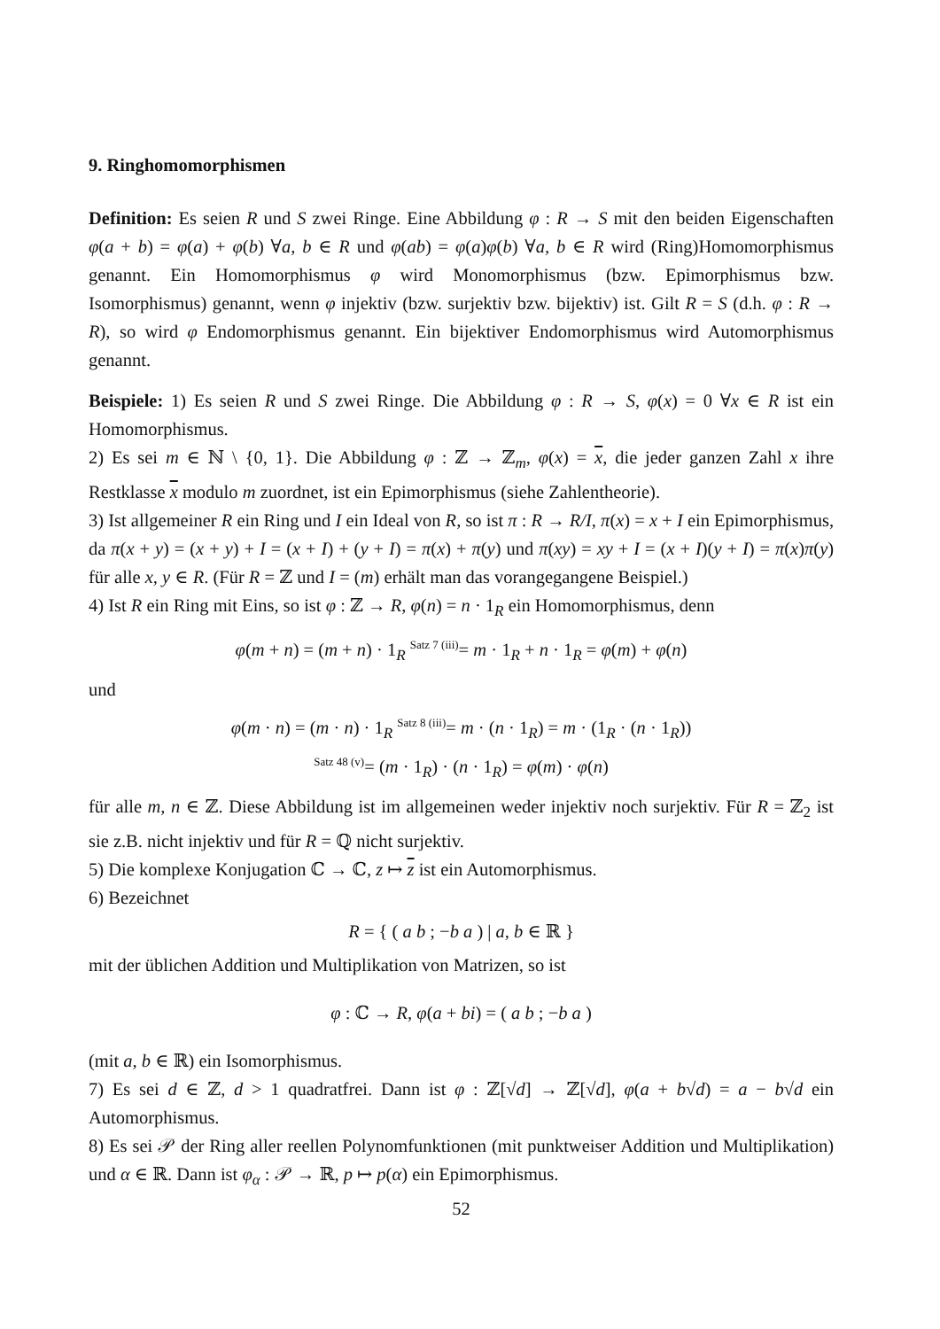9. Ringhomomorphismen
Definition: Es seien R und S zwei Ringe. Eine Abbildung φ : R → S mit den beiden Eigenschaften φ(a + b) = φ(a) + φ(b) ∀a, b ∈ R und φ(ab) = φ(a)φ(b) ∀a, b ∈ R wird (Ring)Homomorphismus genannt. Ein Homomorphismus φ wird Monomorphismus (bzw. Epimorphismus bzw. Isomorphismus) genannt, wenn φ injektiv (bzw. surjektiv bzw. bijektiv) ist. Gilt R = S (d.h. φ : R → R), so wird φ Endomorphismus genannt. Ein bijektiver Endomorphismus wird Automorphismus genannt.
Beispiele: 1) Es seien R und S zwei Ringe. Die Abbildung φ : R → S, φ(x) = 0 ∀x ∈ R ist ein Homomorphismus.
2) Es sei m ∈ ℕ \ {0, 1}. Die Abbildung φ : ℤ → ℤ<sub>m</sub>, φ(x) = x, die jeder ganzen Zahl x ihre Restklasse x modulo m zuordnet, ist ein Epimorphismus (siehe Zahlentheorie).
3) Ist allgemeiner R ein Ring und I ein Ideal von R, so ist π : R → R/I, π(x) = x + I ein Epimorphismus, da π(x + y) = (x + y) + I = (x + I) + (y + I) = π(x) + π(y) und π(xy) = xy + I = (x + I)(y + I) = π(x)π(y) für alle x, y ∈ R. (Für R = ℤ und I = (m) erhält man das vorangegangene Beispiel.)
4) Ist R ein Ring mit Eins, so ist φ : ℤ → R, φ(n) = n · 1<sub>R</sub> ein Homomorphismus, denn
φ(m + n) = (m + n) · 1<sub>R</sub> <sup>Satz 7 (iii)</sup>= m · 1<sub>R</sub> + n · 1<sub>R</sub> = φ(m) + φ(n)
und
φ(m · n) = (m · n) · 1<sub>R</sub> <sup>Satz 8 (iii)</sup>= m · (n · 1<sub>R</sub>) = m · (1<sub>R</sub> · (n · 1<sub>R</sub>))
<sup>Satz 48 (v)</sup>= (m · 1<sub>R</sub>) · (n · 1<sub>R</sub>) = φ(m) · φ(n)
für alle m, n ∈ ℤ. Diese Abbildung ist im allgemeinen weder injektiv noch surjektiv. Für R = ℤ<sub>2</sub> ist sie z.B. nicht injektiv und für R = ℚ nicht surjektiv.
5) Die komplexe Konjugation ℂ → ℂ, z ↦ z ist ein Automorphismus.
6) Bezeichnet
R = { ( a b ; −b a ) | a, b ∈ ℝ }
mit der üblichen Addition und Multiplikation von Matrizen, so ist
φ : ℂ → R, φ(a + bi) = ( a b ; −b a )
(mit a, b ∈ ℝ) ein Isomorphismus.
7) Es sei d ∈ ℤ, d > 1 quadratfrei. Dann ist φ : ℤ[√d] → ℤ[√d], φ(a + b√d) = a − b√d ein Automorphismus.
8) Es sei 𝒫 der Ring aller reellen Polynomfunktionen (mit punktweiser Addition und Multiplikation) und α ∈ ℝ. Dann ist φ<sub>α</sub> : 𝒫 → ℝ, p ↦ p(α) ein Epimorphismus.
52